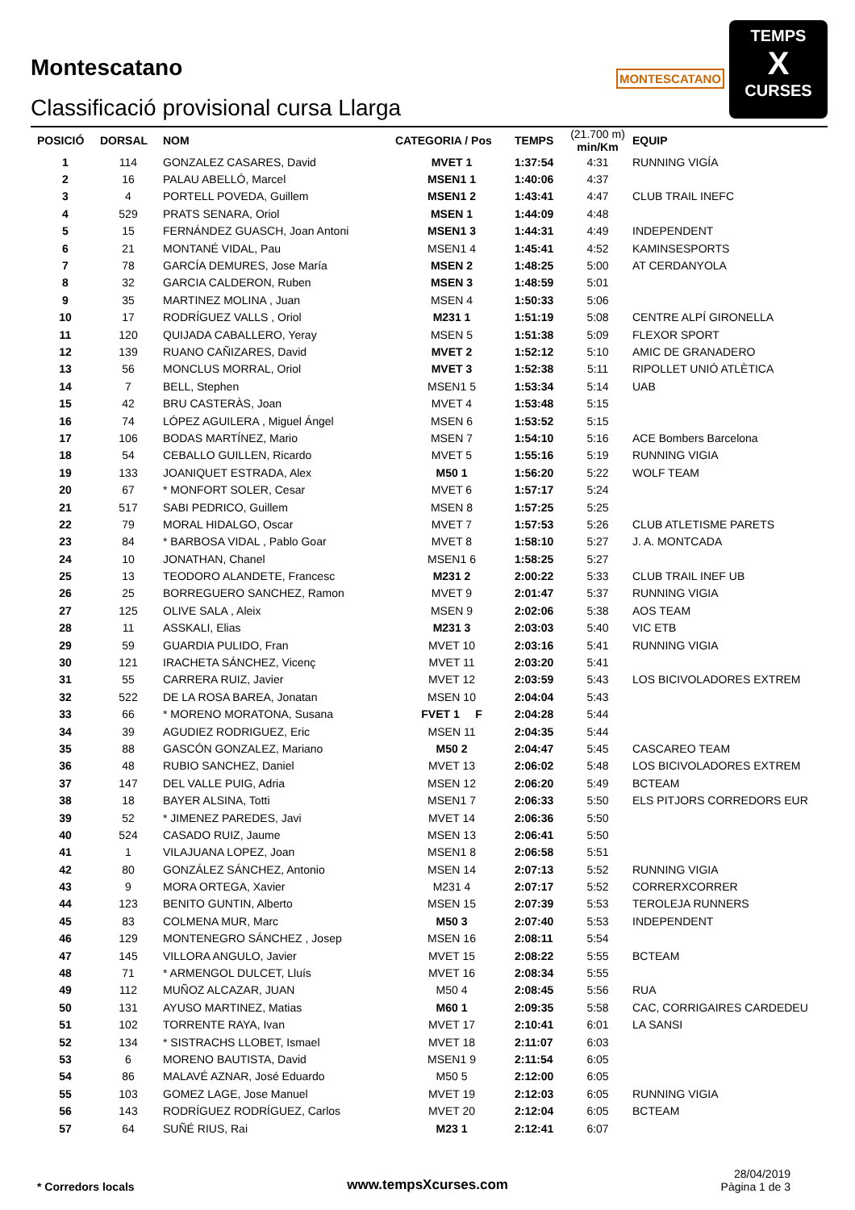Montescatano
Classificació provisional cursa Llarga
MONTESCATANO
TEMPS
X
CURSES
| POSICIÓ | DORSAL | NOM | CATEGORIA / Pos | TEMPS | (21.700 m) min/Km | EQUIP |
| --- | --- | --- | --- | --- | --- | --- |
| 1 | 114 | GONZALEZ CASARES, David | MVET 1 | 1:37:54 | 4:31 | RUNNING VIGÍA |
| 2 | 16 | PALAU ABELLÓ, Marcel | MSEN1 1 | 1:40:06 | 4:37 | |
| 3 | 4 | PORTELL POVEDA, Guillem | MSEN1 2 | 1:43:41 | 4:47 | CLUB TRAIL INEFC |
| 4 | 529 | PRATS SENARA, Oriol | MSEN 1 | 1:44:09 | 4:48 | |
| 5 | 15 | FERNÁNDEZ GUASCH, Joan Antoni | MSEN1 3 | 1:44:31 | 4:49 | INDEPENDENT |
| 6 | 21 | MONTANÉ VIDAL, Pau | MSEN1 4 | 1:45:41 | 4:52 | KAMINSESPORTS |
| 7 | 78 | GARCÍA DEMURES, Jose María | MSEN 2 | 1:48:25 | 5:00 | AT CERDANYOLA |
| 8 | 32 | GARCIA CALDERON, Ruben | MSEN 3 | 1:48:59 | 5:01 | |
| 9 | 35 | MARTINEZ MOLINA , Juan | MSEN 4 | 1:50:33 | 5:06 | |
| 10 | 17 | RODRÍGUEZ VALLS , Oriol | M231 1 | 1:51:19 | 5:08 | CENTRE ALPÍ GIRONELLA |
| 11 | 120 | QUIJADA CABALLERO, Yeray | MSEN 5 | 1:51:38 | 5:09 | FLEXOR SPORT |
| 12 | 139 | RUANO CAÑIZARES, David | MVET 2 | 1:52:12 | 5:10 | AMIC DE GRANADERO |
| 13 | 56 | MONCLUS MORRAL, Oriol | MVET 3 | 1:52:38 | 5:11 | RIPOLLET UNIÓ ATLÈTICA |
| 14 | 7 | BELL, Stephen | MSEN1 5 | 1:53:34 | 5:14 | UAB |
| 15 | 42 | BRU CASTERÀS, Joan | MVET 4 | 1:53:48 | 5:15 | |
| 16 | 74 | LÓPEZ AGUILERA , Miguel Ángel | MSEN 6 | 1:53:52 | 5:15 | |
| 17 | 106 | BODAS MARTÍNEZ, Mario | MSEN 7 | 1:54:10 | 5:16 | ACE Bombers Barcelona |
| 18 | 54 | CEBALLO GUILLEN, Ricardo | MVET 5 | 1:55:16 | 5:19 | RUNNING VIGIA |
| 19 | 133 | JOANIQUET ESTRADA, Alex | M50 1 | 1:56:20 | 5:22 | WOLF TEAM |
| 20 | 67 | * MONFORT SOLER, Cesar | MVET 6 | 1:57:17 | 5:24 | |
| 21 | 517 | SABI PEDRICO, Guillem | MSEN 8 | 1:57:25 | 5:25 | |
| 22 | 79 | MORAL HIDALGO, Oscar | MVET 7 | 1:57:53 | 5:26 | CLUB ATLETISME PARETS |
| 23 | 84 | * BARBOSA VIDAL , Pablo Goar | MVET 8 | 1:58:10 | 5:27 | J. A. MONTCADA |
| 24 | 10 | JONATHAN, Chanel | MSEN1 6 | 1:58:25 | 5:27 | |
| 25 | 13 | TEODORO ALANDETE, Francesc | M231 2 | 2:00:22 | 5:33 | CLUB TRAIL INEF UB |
| 26 | 25 | BORREGUERO SANCHEZ, Ramon | MVET 9 | 2:01:47 | 5:37 | RUNNING VIGIA |
| 27 | 125 | OLIVE SALA , Aleix | MSEN 9 | 2:02:06 | 5:38 | AOS TEAM |
| 28 | 11 | ASSKALI, Elias | M231 3 | 2:03:03 | 5:40 | VIC ETB |
| 29 | 59 | GUARDIA PULIDO, Fran | MVET 10 | 2:03:16 | 5:41 | RUNNING VIGIA |
| 30 | 121 | IRACHETA SÁNCHEZ, Vicenç | MVET 11 | 2:03:20 | 5:41 | |
| 31 | 55 | CARRERA RUIZ, Javier | MVET 12 | 2:03:59 | 5:43 | LOS BICIVOLADORES EXTREM |
| 32 | 522 | DE LA ROSA BAREA, Jonatan | MSEN 10 | 2:04:04 | 5:43 | |
| 33 | 66 | * MORENO MORATONA, Susana | FVET 1 F | 2:04:28 | 5:44 | |
| 34 | 39 | AGUDIEZ RODRIGUEZ, Eric | MSEN 11 | 2:04:35 | 5:44 | |
| 35 | 88 | GASCÓN GONZALEZ, Mariano | M50 2 | 2:04:47 | 5:45 | CASCAREO TEAM |
| 36 | 48 | RUBIO SANCHEZ, Daniel | MVET 13 | 2:06:02 | 5:48 | LOS BICIVOLADORES EXTREM |
| 37 | 147 | DEL VALLE PUIG, Adria | MSEN 12 | 2:06:20 | 5:49 | BCTEAM |
| 38 | 18 | BAYER ALSINA, Totti | MSEN1 7 | 2:06:33 | 5:50 | ELS PITJORS CORREDORS EUR |
| 39 | 52 | * JIMENEZ PAREDES, Javi | MVET 14 | 2:06:36 | 5:50 | |
| 40 | 524 | CASADO RUIZ, Jaume | MSEN 13 | 2:06:41 | 5:50 | |
| 41 | 1 | VILAJUANA LOPEZ, Joan | MSEN1 8 | 2:06:58 | 5:51 | |
| 42 | 80 | GONZÁLEZ SÁNCHEZ, Antonio | MSEN 14 | 2:07:13 | 5:52 | RUNNING VIGIA |
| 43 | 9 | MORA ORTEGA, Xavier | M231 4 | 2:07:17 | 5:52 | CORRERXCORRER |
| 44 | 123 | BENITO GUNTIN, Alberto | MSEN 15 | 2:07:39 | 5:53 | TEROLEJA RUNNERS |
| 45 | 83 | COLMENA MUR, Marc | M50 3 | 2:07:40 | 5:53 | INDEPENDENT |
| 46 | 129 | MONTENEGRO SÁNCHEZ , Josep | MSEN 16 | 2:08:11 | 5:54 | |
| 47 | 145 | VILLORA ANGULO, Javier | MVET 15 | 2:08:22 | 5:55 | BCTEAM |
| 48 | 71 | * ARMENGOL DULCET, Lluís | MVET 16 | 2:08:34 | 5:55 | |
| 49 | 112 | MUÑOZ ALCAZAR, JUAN | M50 4 | 2:08:45 | 5:56 | RUA |
| 50 | 131 | AYUSO MARTINEZ, Matias | M60 1 | 2:09:35 | 5:58 | CAC, CORRIGAIRES CARDEDEU |
| 51 | 102 | TORRENTE RAYA, Ivan | MVET 17 | 2:10:41 | 6:01 | LA SANSI |
| 52 | 134 | * SISTRACHS LLOBET, Ismael | MVET 18 | 2:11:07 | 6:03 | |
| 53 | 6 | MORENO BAUTISTA, David | MSEN1 9 | 2:11:54 | 6:05 | |
| 54 | 86 | MALAVÉ AZNAR, José Eduardo | M50 5 | 2:12:00 | 6:05 | |
| 55 | 103 | GOMEZ LAGE, Jose Manuel | MVET 19 | 2:12:03 | 6:05 | RUNNING VIGIA |
| 56 | 143 | RODRÍGUEZ RODRÍGUEZ, Carlos | MVET 20 | 2:12:04 | 6:05 | BCTEAM |
| 57 | 64 | SUÑÉ RIUS, Rai | M23 1 | 2:12:41 | 6:07 | |
* Corredors locals www.tempsXcurses.com
28/04/2019
Pàgina 1 de 3